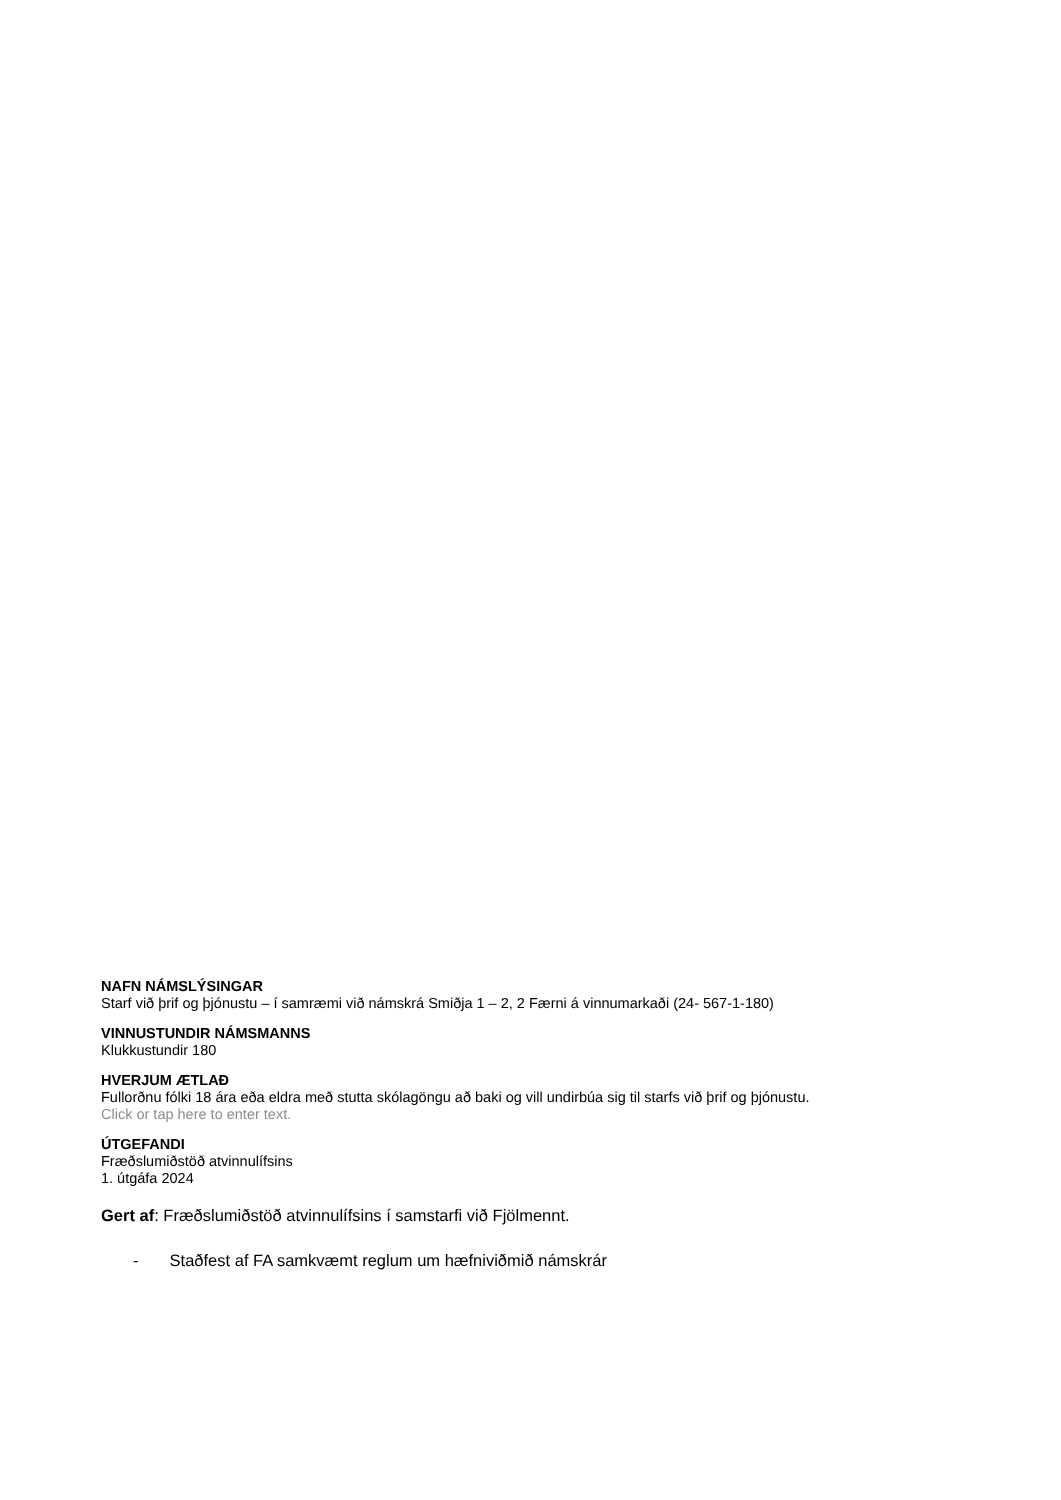NAFN NÁMSLÝSINGAR
Starf við þrif og þjónustu – í samræmi við námskrá Smiðja 1 – 2, 2 Færni á vinnumarkaði (24- 567-1-180)
VINNUSTUNDIR NÁMSMANNS
Klukkustundir 180
HVERJUM ÆTLAÐ
Fullorðnu fólki 18 ára eða eldra með stutta skólagöngu að baki og vill undirbúa sig til starfs við þrif og þjónustu.
Click or tap here to enter text.
ÚTGEFANDI
Fræðslumiðstöð atvinnulífsins
1. útgáfa 2024
Gert af: Fræðslumiðstöð atvinnulífsins í samstarfi við Fjölmennt.
- Staðfest af FA samkvæmt reglum um hæfniviðmið námskrár